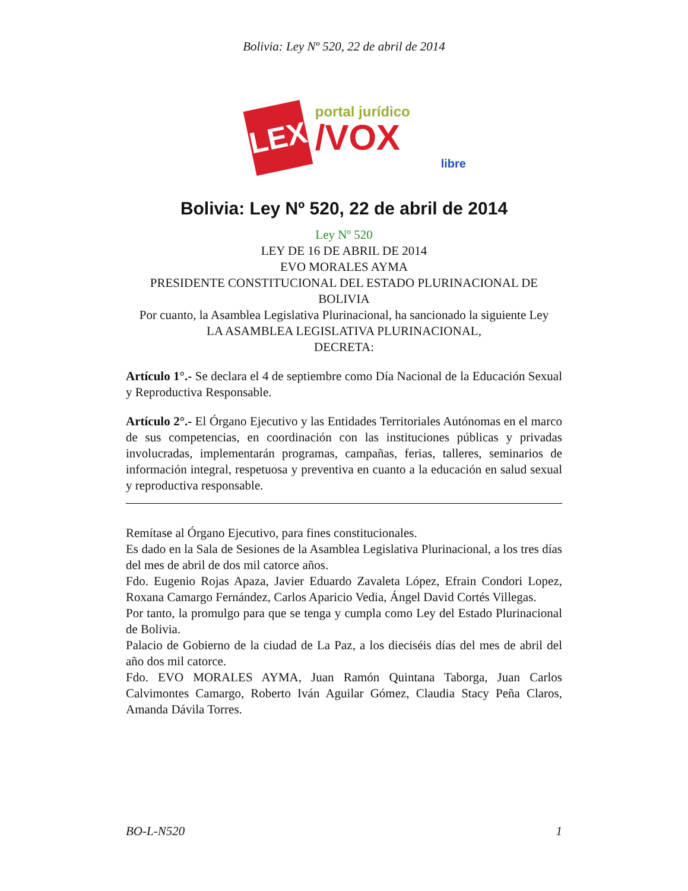Bolivia: Ley Nº 520, 22 de abril de 2014
LEX
portal jurídico
/VOX
libre
Bolivia: Ley Nº 520, 22 de abril de 2014
Ley Nº 520
LEY DE 16 DE ABRIL DE 2014
EVO MORALES AYMA
PRESIDENTE CONSTITUCIONAL DEL ESTADO PLURINACIONAL DE BOLIVIA
Por cuanto, la Asamblea Legislativa Plurinacional, ha sancionado la siguiente Ley
LA ASAMBLEA LEGISLATIVA PLURINACIONAL,
DECRETA:
Artículo 1°.- Se declara el 4 de septiembre como Día Nacional de la Educación Sexual y Reproductiva Responsable.
Artículo 2°.- El Órgano Ejecutivo y las Entidades Territoriales Autónomas en el marco de sus competencias, en coordinación con las instituciones públicas y privadas involucradas, implementarán programas, campañas, ferias, talleres, seminarios de información integral, respetuosa y preventiva en cuanto a la educación en salud sexual y reproductiva responsable.
Remítase al Órgano Ejecutivo, para fines constitucionales.
Es dado en la Sala de Sesiones de la Asamblea Legislativa Plurinacional, a los tres días del mes de abril de dos mil catorce años.
Fdo. Eugenio Rojas Apaza, Javier Eduardo Zavaleta López, Efrain Condori Lopez, Roxana Camargo Fernández, Carlos Aparicio Vedia, Ángel David Cortés Villegas.
Por tanto, la promulgo para que se tenga y cumpla como Ley del Estado Plurinacional de Bolivia.
Palacio de Gobierno de la ciudad de La Paz, a los dieciséis días del mes de abril del año dos mil catorce.
Fdo. EVO MORALES AYMA, Juan Ramón Quintana Taborga, Juan Carlos Calvimontes Camargo, Roberto Iván Aguilar Gómez, Claudia Stacy Peña Claros, Amanda Dávila Torres.
BO-L-N520 1